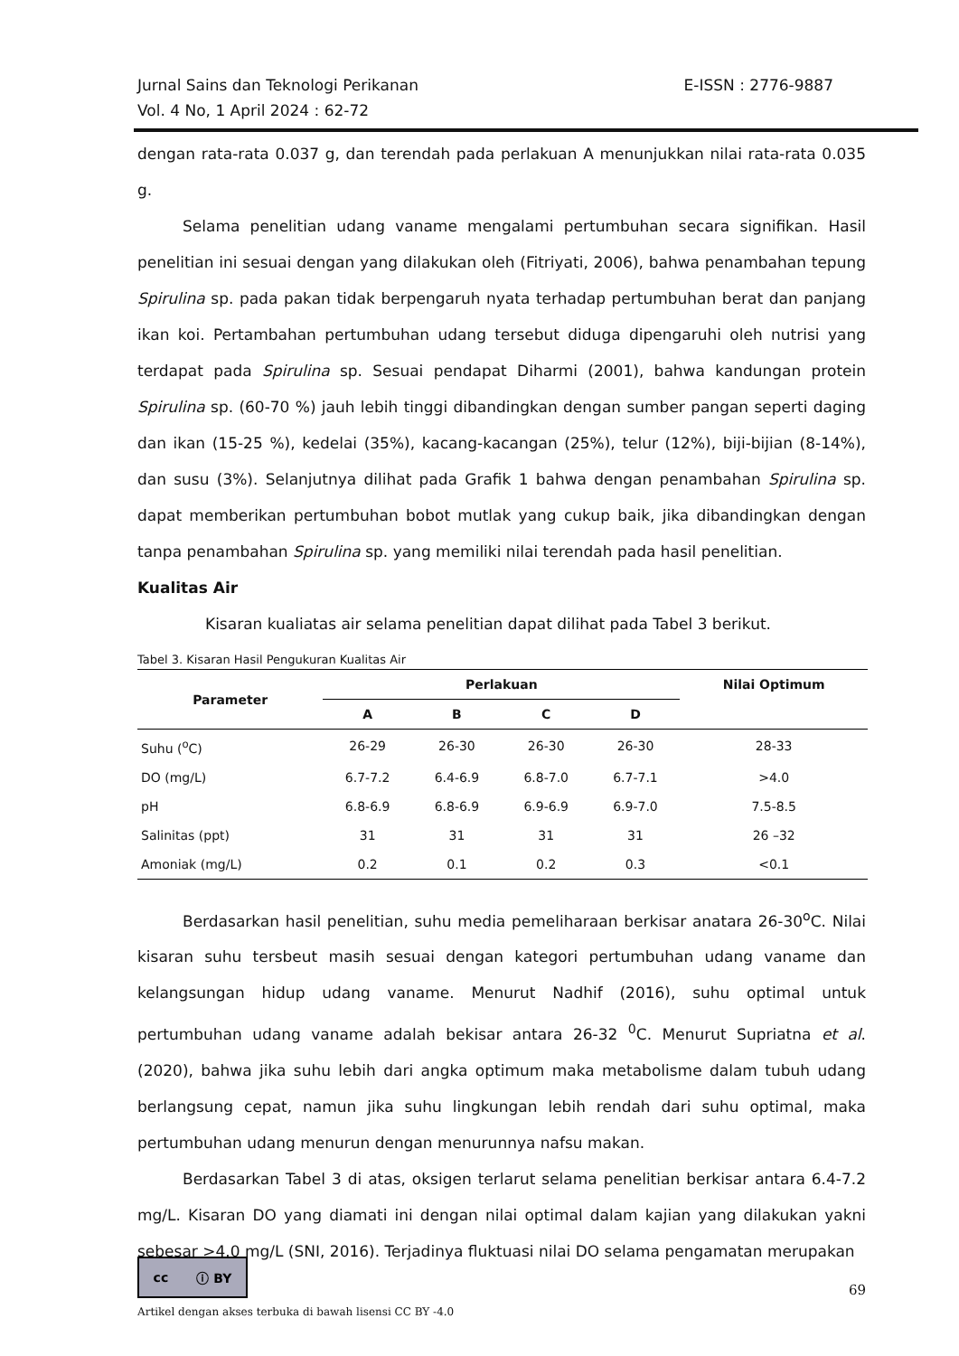E-ISSN : 2776-9887 Jurnal Sains dan Teknologi Perikanan
Vol. 4 No, 1 April 2024 : 62-72
dengan rata-rata 0.037 g, dan terendah pada perlakuan A menunjukkan nilai rata-rata 0.035 g.
Selama penelitian udang vaname mengalami pertumbuhan secara signifikan. Hasil penelitian ini sesuai dengan yang dilakukan oleh (Fitriyati, 2006), bahwa penambahan tepung Spirulina sp. pada pakan tidak berpengaruh nyata terhadap pertumbuhan berat dan panjang ikan koi. Pertambahan pertumbuhan udang tersebut diduga dipengaruhi oleh nutrisi yang terdapat pada Spirulina sp. Sesuai pendapat Diharmi (2001), bahwa kandungan protein Spirulina sp. (60-70 %) jauh lebih tinggi dibandingkan dengan sumber pangan seperti daging dan ikan (15-25 %), kedelai (35%), kacang-kacangan (25%), telur (12%), biji-bijian (8-14%), dan susu (3%). Selanjutnya dilihat pada Grafik 1 bahwa dengan penambahan Spirulina sp. dapat memberikan pertumbuhan bobot mutlak yang cukup baik, jika dibandingkan dengan tanpa penambahan Spirulina sp. yang memiliki nilai terendah pada hasil penelitian.
Kualitas Air
Kisaran kualiatas air selama penelitian dapat dilihat pada Tabel 3 berikut.
Tabel 3. Kisaran Hasil Pengukuran Kualitas Air
| Parameter | Perlakuan | | | | Nilai Optimum |
| --- | --- | --- | --- | --- | --- |
| | A | B | C | D | |
| Suhu (<sup>o</sup>C) | 26-29 | 26-30 | 26-30 | 26-30 | 28-33 |
| DO (mg/L) | 6.7-7.2 | 6.4-6.9 | 6.8-7.0 | 6.7-7.1 | >4.0 |
| pH | 6.8-6.9 | 6.8-6.9 | 6.9-6.9 | 6.9-7.0 | 7.5-8.5 |
| Salinitas (ppt) | 31 | 31 | 31 | 31 | 26 –32 |
| Amoniak (mg/L) | 0.2 | 0.1 | 0.2 | 0.3 | <0.1 |
Berdasarkan hasil penelitian, suhu media pemeliharaan berkisar anatara 26-30<sup>o</sup>C. Nilai kisaran suhu tersbeut masih sesuai dengan kategori pertumbuhan udang vaname dan kelangsungan hidup udang vaname. Menurut Nadhif (2016), suhu optimal untuk pertumbuhan udang vaname adalah bekisar antara 26-32 <sup>0</sup>C. Menurut Supriatna et al. (2020), bahwa jika suhu lebih dari angka optimum maka metabolisme dalam tubuh udang berlangsung cepat, namun jika suhu lingkungan lebih rendah dari suhu optimal, maka pertumbuhan udang menurun dengan menurunnya nafsu makan.
Berdasarkan Tabel 3 di atas, oksigen terlarut selama penelitian berkisar antara 6.4-7.2 mg/L. Kisaran DO yang diamati ini dengan nilai optimal dalam kajian yang dilakukan yakni sebesar >4.0 mg/L (SNI, 2016). Terjadinya fluktuasi nilai DO selama pengamatan merupakan
cc ⓘ BY
69
Artikel dengan akses terbuka di bawah lisensi CC BY -4.0